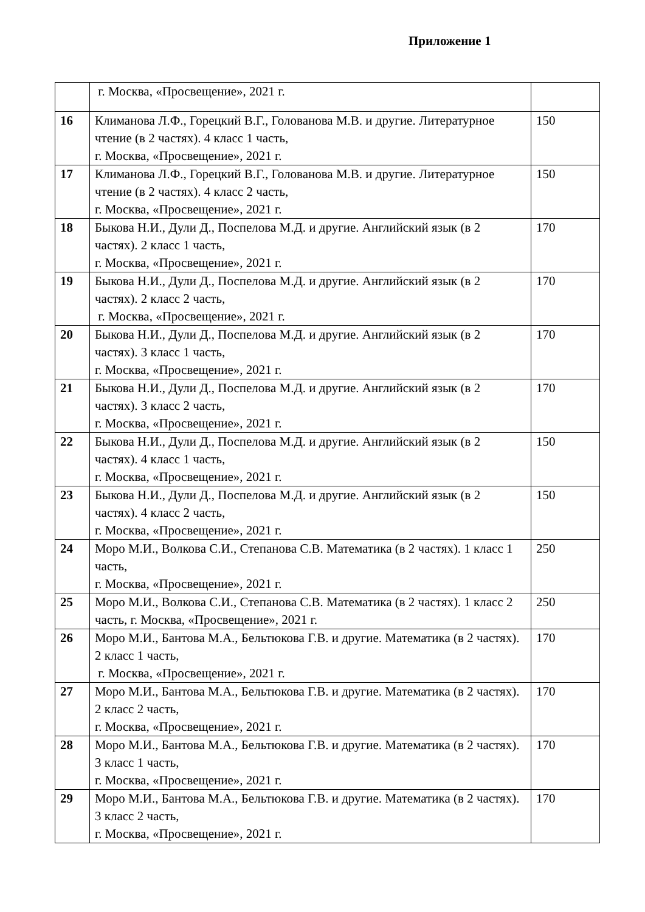Приложение 1
| | г. Москва, «Просвещение», 2021 г. | |
| 16 | Климанова Л.Ф., Горецкий В.Г., Голованова М.В. и другие. Литературное чтение (в 2 частях). 4 класс 1 часть, г. Москва, «Просвещение», 2021 г. | 150 |
| 17 | Климанова Л.Ф., Горецкий В.Г., Голованова М.В. и другие. Литературное чтение (в 2 частях). 4 класс 2 часть, г. Москва, «Просвещение», 2021 г. | 150 |
| 18 | Быкова Н.И., Дули Д., Поспелова М.Д. и другие. Английский язык (в 2 частях). 2 класс 1 часть, г. Москва, «Просвещение», 2021 г. | 170 |
| 19 | Быкова Н.И., Дули Д., Поспелова М.Д. и другие. Английский язык (в 2 частях). 2 класс 2 часть, г. Москва, «Просвещение», 2021 г. | 170 |
| 20 | Быкова Н.И., Дули Д., Поспелова М.Д. и другие. Английский язык (в 2 частях). 3 класс 1 часть, г. Москва, «Просвещение», 2021 г. | 170 |
| 21 | Быкова Н.И., Дули Д., Поспелова М.Д. и другие. Английский язык (в 2 частях). 3 класс 2 часть, г. Москва, «Просвещение», 2021 г. | 170 |
| 22 | Быкова Н.И., Дули Д., Поспелова М.Д. и другие. Английский язык (в 2 частях). 4 класс 1 часть, г. Москва, «Просвещение», 2021 г. | 150 |
| 23 | Быкова Н.И., Дули Д., Поспелова М.Д. и другие. Английский язык (в 2 частях). 4 класс 2 часть, г. Москва, «Просвещение», 2021 г. | 150 |
| 24 | Моро М.И., Волкова С.И., Степанова С.В. Математика (в 2 частях). 1 класс 1 часть, г. Москва, «Просвещение», 2021 г. | 250 |
| 25 | Моро М.И., Волкова С.И., Степанова С.В. Математика (в 2 частях). 1 класс 2 часть, г. Москва, «Просвещение», 2021 г. | 250 |
| 26 | Моро М.И., Бантова М.А., Бельтюкова Г.В. и другие. Математика (в 2 частях). 2 класс 1 часть, г. Москва, «Просвещение», 2021 г. | 170 |
| 27 | Моро М.И., Бантова М.А., Бельтюкова Г.В. и другие. Математика (в 2 частях). 2 класс 2 часть, г. Москва, «Просвещение», 2021 г. | 170 |
| 28 | Моро М.И., Бантова М.А., Бельтюкова Г.В. и другие. Математика (в 2 частях). 3 класс 1 часть, г. Москва, «Просвещение», 2021 г. | 170 |
| 29 | Моро М.И., Бантова М.А., Бельтюкова Г.В. и другие. Математика (в 2 частях). 3 класс 2 часть, г. Москва, «Просвещение», 2021 г. | 170 |